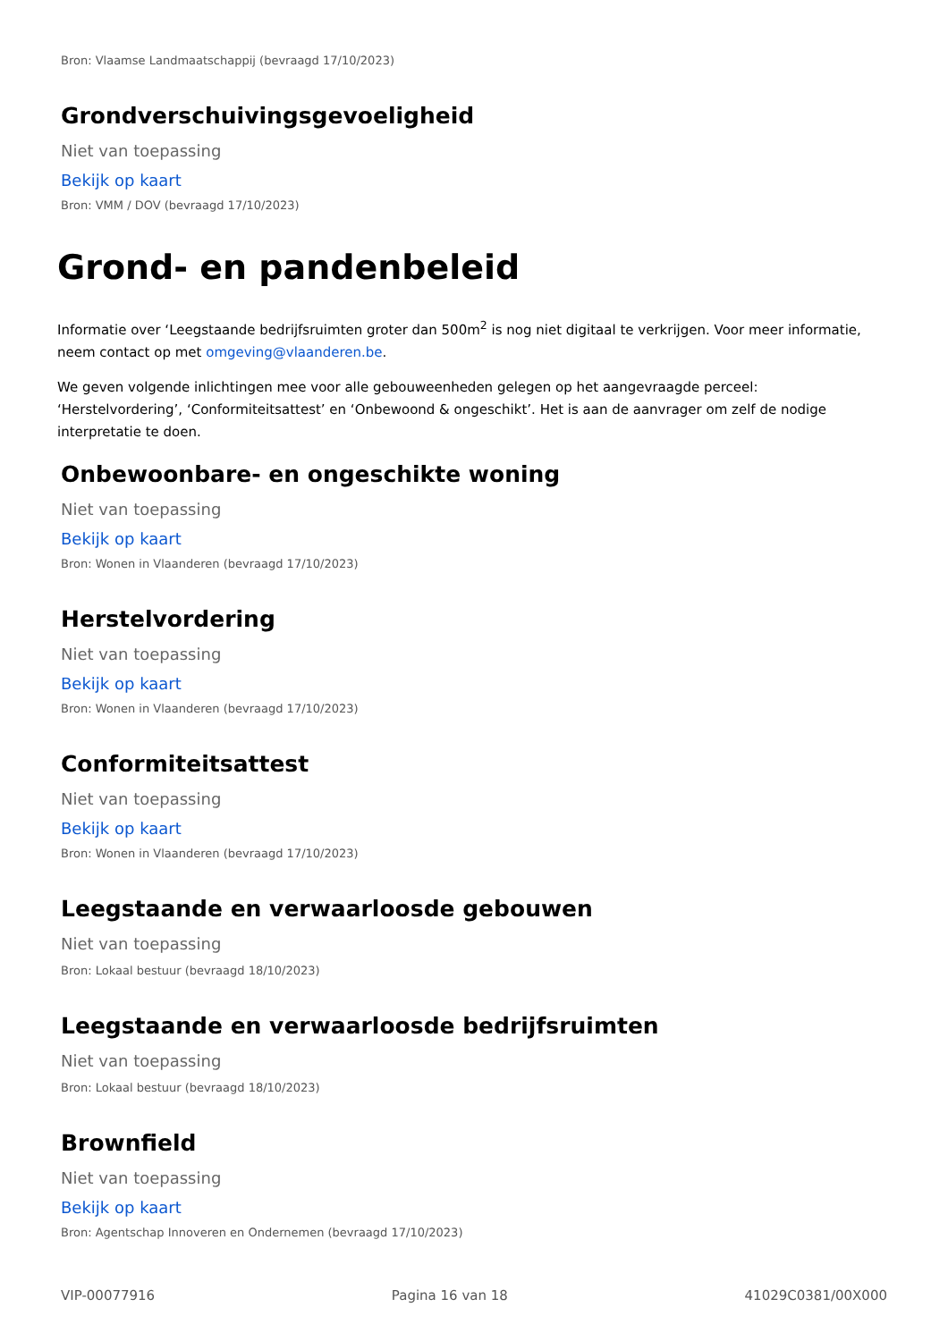Bron: Vlaamse Landmaatschappij (bevraagd 17/10/2023)
Grondverschuivingsgevoeligheid
Niet van toepassing
Bekijk op kaart
Bron: VMM / DOV (bevraagd 17/10/2023)
Grond- en pandenbeleid
Informatie over ‘Leegstaande bedrijfsruimten groter dan 500m<sup>2</sup> is nog niet digitaal te verkrijgen. Voor meer informatie, neem contact op met omgeving@vlaanderen.be.
We geven volgende inlichtingen mee voor alle gebouweenheden gelegen op het aangevraagde perceel: ‘Herstelvordering’, ‘Conformiteitsattest’ en ‘Onbewoond & ongeschikt’. Het is aan de aanvrager om zelf de nodige interpretatie te doen.
Onbewoonbare- en ongeschikte woning
Niet van toepassing
Bekijk op kaart
Bron: Wonen in Vlaanderen (bevraagd 17/10/2023)
Herstelvordering
Niet van toepassing
Bekijk op kaart
Bron: Wonen in Vlaanderen (bevraagd 17/10/2023)
Conformiteitsattest
Niet van toepassing
Bekijk op kaart
Bron: Wonen in Vlaanderen (bevraagd 17/10/2023)
Leegstaande en verwaarloosde gebouwen
Niet van toepassing
Bron: Lokaal bestuur (bevraagd 18/10/2023)
Leegstaande en verwaarloosde bedrijfsruimten
Niet van toepassing
Bron: Lokaal bestuur (bevraagd 18/10/2023)
Brownfield
Niet van toepassing
Bekijk op kaart
Bron: Agentschap Innoveren en Ondernemen (bevraagd 17/10/2023)
VIP-00077916 Pagina 16 van 18 41029C0381/00X000